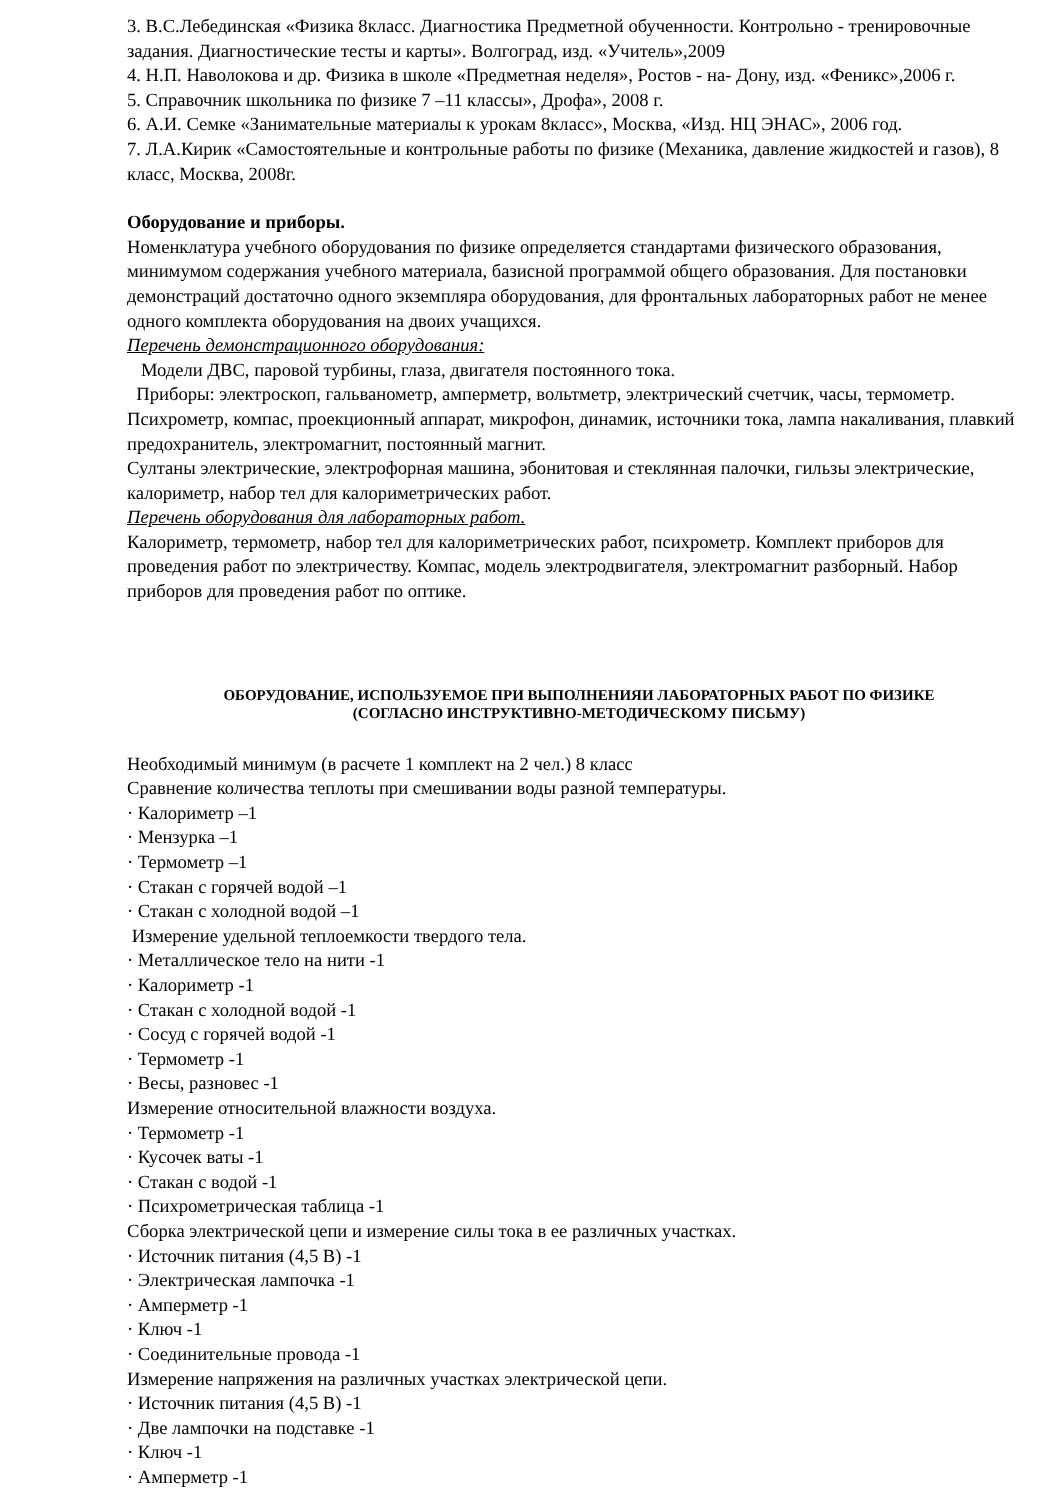3. В.С.Лебединская «Физика 8класс. Диагностика Предметной обученности. Контрольно - тренировочные задания. Диагностические тесты и карты». Волгоград, изд. «Учитель»,2009
4. Н.П. Наволокова и др. Физика в школе «Предметная неделя», Ростов - на- Дону, изд. «Феникс»,2006 г.
5. Справочник школьника по физике 7 –11 классы», Дрофа», 2008 г.
6. А.И. Семке «Занимательные материалы к урокам 8класс», Москва, «Изд. НЦ ЭНАС», 2006 год.
7. Л.А.Кирик «Самостоятельные и контрольные работы по физике (Механика, давление жидкостей и газов), 8 класс, Москва, 2008г.
Оборудование и приборы.
Номенклатура учебного оборудования по физике определяется стандартами физического образования, минимумом содержания учебного материала, базисной программой общего образования. Для постановки демонстраций достаточно одного экземпляра оборудования, для фронтальных лабораторных работ не менее одного комплекта оборудования на двоих учащихся.
Перечень демонстрационного оборудования:
Модели ДВС, паровой турбины, глаза, двигателя постоянного тока.
Приборы: электроскоп, гальванометр, амперметр, вольтметр, электрический счетчик, часы, термометр. Психрометр, компас, проекционный аппарат, микрофон, динамик, источники тока, лампа накаливания, плавкий предохранитель, электромагнит, постоянный магнит.
Султаны электрические, электрофорная машина, эбонитовая и стеклянная палочки, гильзы электрические, калориметр, набор тел для калориметрических работ.
Перечень оборудования для лабораторных работ.
Калориметр, термометр, набор тел для калориметрических работ, психрометр. Комплект приборов для проведения работ по электричеству. Компас, модель электродвигателя, электромагнит разборный. Набор приборов для проведения работ по оптике.
ОБОРУДОВАНИЕ, ИСПОЛЬЗУЕМОЕ ПРИ ВЫПОЛНЕНИЯИ ЛАБОРАТОРНЫХ РАБОТ ПО ФИЗИКЕ
(СОГЛАСНО ИНСТРУКТИВНО-МЕТОДИЧЕСКОМУ ПИСЬМУ)
Необходимый минимум (в расчете 1 комплект на 2 чел.) 8 класс
Сравнение количества теплоты при смешивании воды разной температуры.
· Калориметр –1
· Мензурка –1
· Термометр –1
· Стакан с горячей водой –1
· Стакан с холодной водой –1
Измерение удельной теплоемкости твердого тела.
· Металлическое тело на нити -1
· Калориметр -1
· Стакан с холодной водой -1
· Сосуд с горячей водой -1
· Термометр -1
· Весы, разновес -1
Измерение относительной влажности воздуха.
· Термометр -1
· Кусочек ваты -1
· Стакан с водой -1
· Психрометрическая таблица -1
Сборка электрической цепи и измерение силы тока в ее различных участках.
· Источник питания (4,5 В) -1
· Электрическая лампочка -1
· Амперметр -1
· Ключ -1
· Соединительные провода -1
Измерение напряжения на различных участках электрической цепи.
· Источник питания (4,5 В) -1
· Две лампочки на подставке -1
· Ключ -1
· Амперметр -1